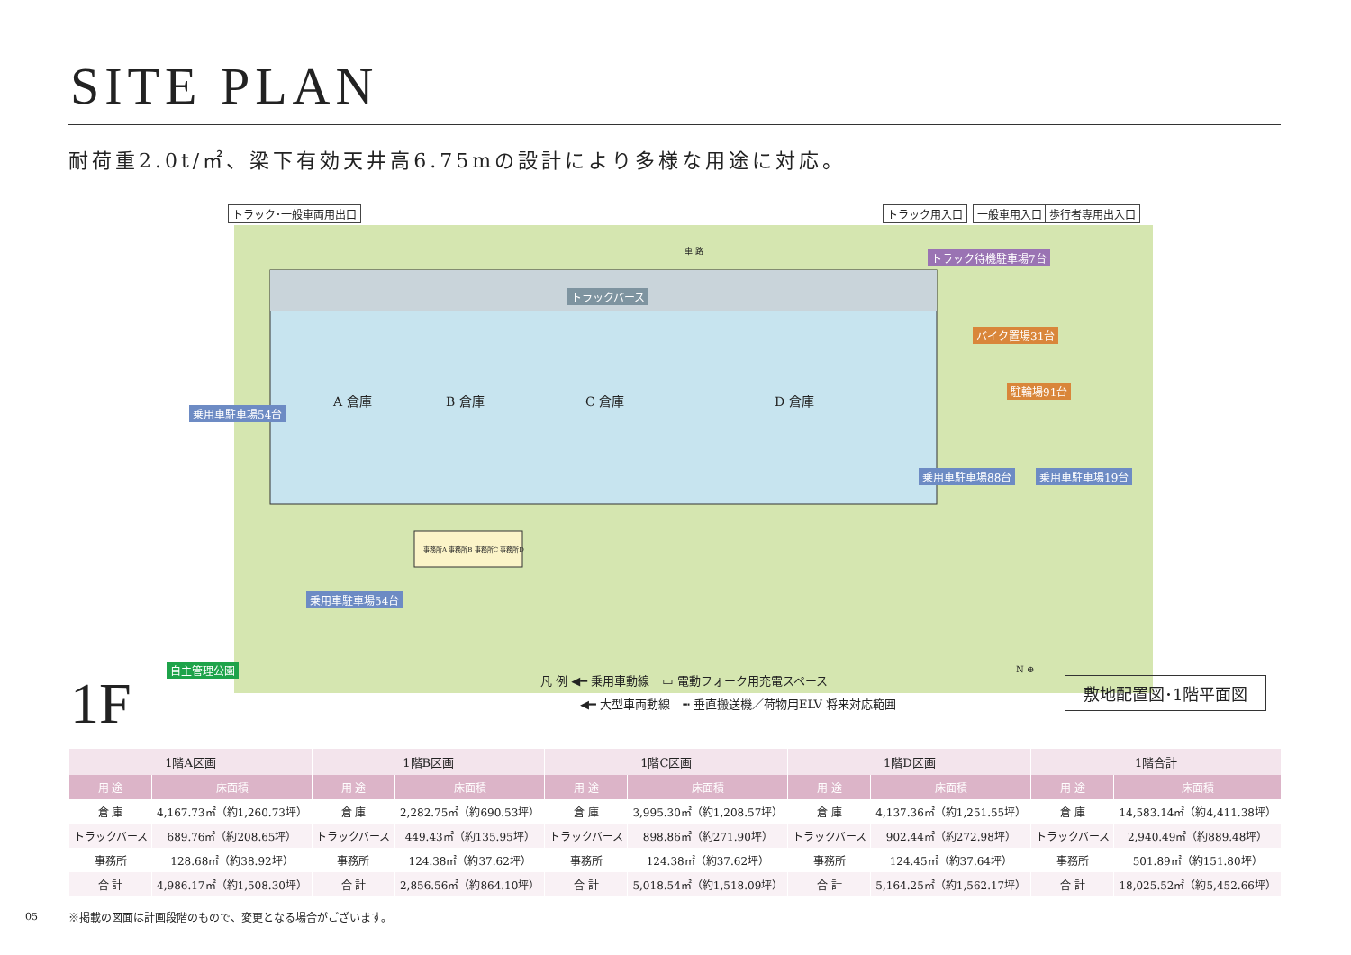SITE PLAN
耐荷重2.0t/㎡、梁下有効天井高6.75mの設計により多様な用途に対応。
トラック･一般車両用出口 トラック用入口 一般車用入口 歩行者専用出入口
車 路 トラック待機駐車場7台
トラックバース
バイク置場31台
駐輪場91台
乗用車駐車場54台
A 倉庫 B 倉庫 C 倉庫 D 倉庫
事務所A 事務所B 事務所C 事務所D
乗用車駐車場88台 乗用車駐車場19台
乗用車駐車場54台
自主管理公園
1F
凡 例 ◀━ 乗用車動線 ▭ 電動フォーク用充電スペース
◀━ 大型車両動線 ┅ 垂直搬送機／荷物用ELV 将来対応範囲
N ⊕
敷地配置図･1階平面図
| 1階A区画 | | 1階B区画 | | 1階C区画 | | 1階D区画 | | 1階合計 | |
| --- | --- | --- | --- | --- | --- | --- | --- | --- | --- |
| 用 途 | 床面積 | 用 途 | 床面積 | 用 途 | 床面積 | 用 途 | 床面積 | 用 途 | 床面積 |
| 倉 庫 | 4,167.73㎡（約1,260.73坪） | 倉 庫 | 2,282.75㎡（約690.53坪） | 倉 庫 | 3,995.30㎡（約1,208.57坪） | 倉 庫 | 4,137.36㎡（約1,251.55坪） | 倉 庫 | 14,583.14㎡（約4,411.38坪） |
| トラックバース | 689.76㎡（約208.65坪） | トラックバース | 449.43㎡（約135.95坪） | トラックバース | 898.86㎡（約271.90坪） | トラックバース | 902.44㎡（約272.98坪） | トラックバース | 2,940.49㎡（約889.48坪） |
| 事務所 | 128.68㎡（約38.92坪） | 事務所 | 124.38㎡（約37.62坪） | 事務所 | 124.38㎡（約37.62坪） | 事務所 | 124.45㎡（約37.64坪） | 事務所 | 501.89㎡（約151.80坪） |
| 合 計 | 4,986.17㎡（約1,508.30坪） | 合 計 | 2,856.56㎡（約864.10坪） | 合 計 | 5,018.54㎡（約1,518.09坪） | 合 計 | 5,164.25㎡（約1,562.17坪） | 合 計 | 18,025.52㎡（約5,452.66坪） |
05
※掲載の図面は計画段階のもので、変更となる場合がございます。